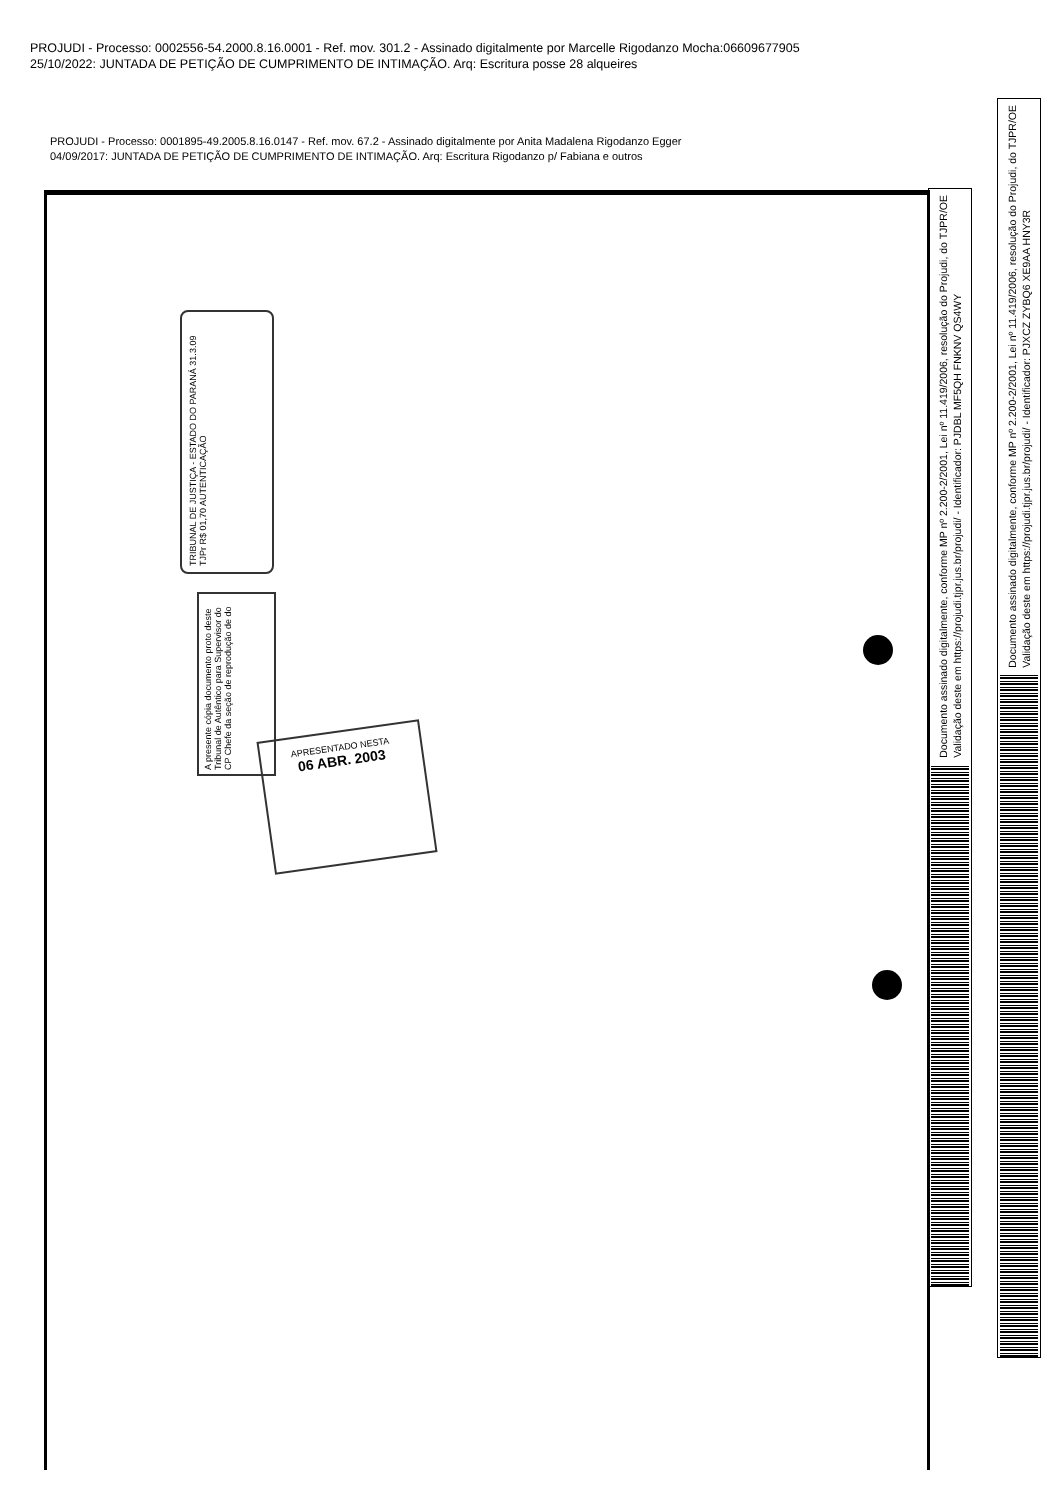PROJUDI - Processo: 0002556-54.2000.8.16.0001 - Ref. mov. 301.2 - Assinado digitalmente por Marcelle Rigodanzo Mocha:06609677905
25/10/2022: JUNTADA DE PETIÇÃO DE CUMPRIMENTO DE INTIMAÇÃO. Arq: Escritura posse 28 alqueires
PROJUDI - Processo: 0001895-49.2005.8.16.0147 - Ref. mov. 67.2 - Assinado digitalmente por Anita Madalena Rigodanzo Egger
04/09/2017: JUNTADA DE PETIÇÃO DE CUMPRIMENTO DE INTIMAÇÃO. Arq: Escritura Rigodanzo p/ Fabiana e outros
TRIBUNAL DE JUSTIÇA - ESTADO DO PARANÁ 31.3.09 TJPr R$ 01,70 AUTENTICAÇÃO
A presente cópia documento proto deste Tribunal de Autêntico para Supervisor do CP Chefe da seção de reprodução de do
APRESENTADO NESTA
06 ABR. 2003
Documento assinado digitalmente, conforme MP nº 2.200-2/2001, Lei nº 11.419/2006, resolução do Projudi, do TJPR/OE
Validação deste em https://projudi.tjpr.jus.br/projudi/ - Identificador: PJDBL MF5QH FNKNV QS4WY
Documento assinado digitalmente, conforme MP nº 2.200-2/2001, Lei nº 11.419/2006, resolução do Projudi, do TJPR/OE
Validação deste em https://projudi.tjpr.jus.br/projudi/ - Identificador: PJXCZ ZYBQ6 XE9AA HNY3R